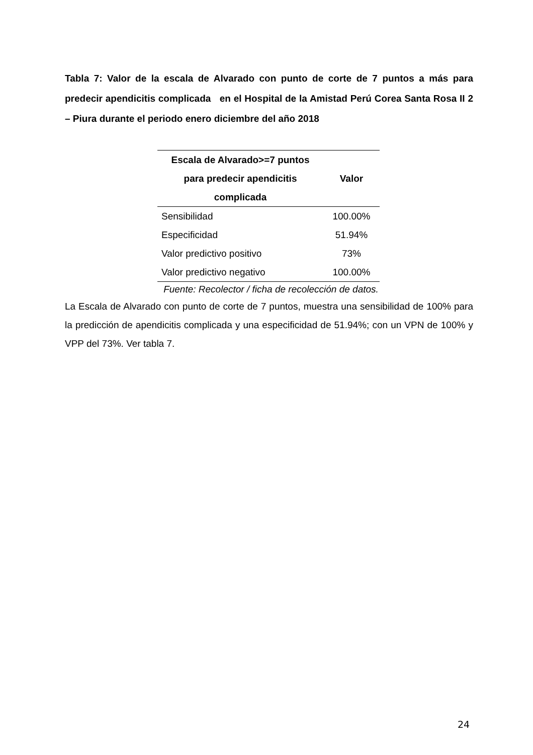Tabla 7: Valor de la escala de Alvarado con punto de corte de 7 puntos a más para predecir apendicitis complicada en el Hospital de la Amistad Perú Corea Santa Rosa II 2 – Piura durante el periodo enero diciembre del año 2018
| Escala de Alvarado>=7 puntos para predecir apendicitis complicada | Valor |
| --- | --- |
| Sensibilidad | 100.00% |
| Especificidad | 51.94% |
| Valor predictivo positivo | 73% |
| Valor predictivo negativo | 100.00% |
Fuente: Recolector / ficha de recolección de datos.
La Escala de Alvarado con punto de corte de 7 puntos, muestra una sensibilidad de 100% para la predicción de apendicitis complicada y una especificidad de 51.94%; con un VPN de 100% y VPP del 73%. Ver tabla 7.
24